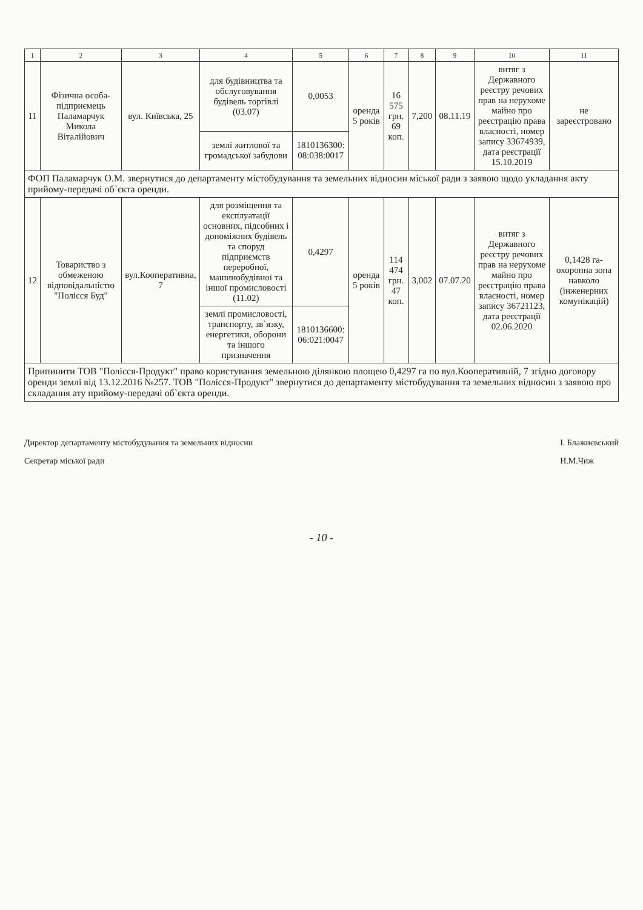| 1 | 2 | 3 | 4 | 5 | 6 | 7 | 8 | 9 | 10 | 11 |
| --- | --- | --- | --- | --- | --- | --- | --- | --- | --- | --- |
| 11 | Фізична особа-підприємець Паламарчук Микола Віталійович | вул. Київська, 25 | для будівництва та обслуговування будівель торгівлі (03.07) | 0,0053 | оренда 5 років | 16 575 грн. 69 коп. | 7,200 | 08.11.19 | витяг з Державного реєстру речових прав на нерухоме майно про реєстрацію права власності, номер запису 33674939, дата реєстрації 15.10.2019 | не зареєстровано |
| | | | землі житлової та громадської забудови | 1810136300: 08:038:0017 | | | | | | |
| ФОП Паламарчук О.М. звернутися до департаменту містобудування та земельних відносин міської ради з заявою щодо укладання акту прийому-передачі об`єкта оренди. | | | | | | | | | | |
| 12 | Товариство з обмеженою відповідальністю "Полісся Буд" | вул.Кооперативна, 7 | для розміщення та експлуатації основних, підсобних і допоміжних будівель та споруд підприємств переробної, машинобудівної та іншої промисловості (11.02) | 0,4297 | оренда 5 років | 114 474 грн. 47 коп. | 3,002 | 07.07.20 | витяг з Державного реєстру речових прав на нерухоме майно про реєстрацію права власності, номер запису 36721123, дата реєстрації 02.06.2020 | 0,1428 га-охоронна зона навколо (інженерних комунікацій) |
| | | | землі промисловості, транспорту, зв`язку, енергетики, оборони та іншого призначення | 1810136600: 06:021:0047 | | | | | | |
| Припинити ТОВ "Полісся-Продукт" право користування земельною ділянкою площею 0,4297 га по вул.Кооперативній, 7 згідно договору оренди землі від 13.12.2016 №257. ТОВ "Полісся-Продукт" звернутися до департаменту містобудування та земельних відносин з заявою про складання ату прийому-передачі об`єкта оренди. | | | | | | | | | | |
Директор департаменту містобудування та земельних відносин
Секретар міської ради
І. Блажиєвський
Н.М.Чиж
- 10 -